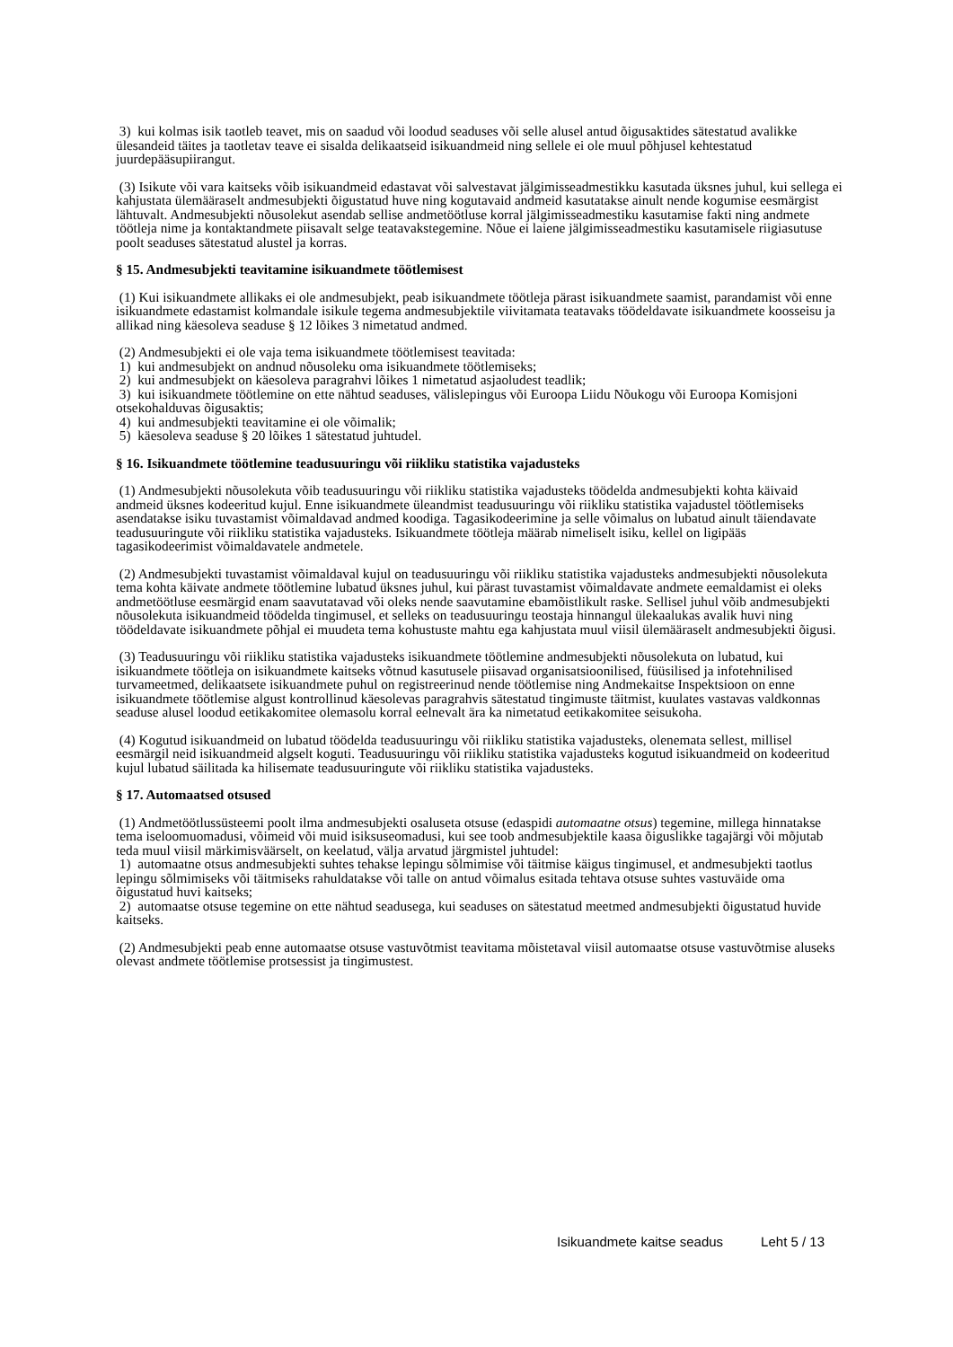3) kui kolmas isik taotleb teavet, mis on saadud või loodud seaduses või selle alusel antud õigusaktides sätestatud avalikke ülesandeid täites ja taotletav teave ei sisalda delikaatseid isikuandmeid ning sellele ei ole muul põhjusel kehtestatud juurdepääsupiirangut.
(3) Isikute või vara kaitseks võib isikuandmeid edastavat või salvestavat jälgimisseadmestikku kasutada üksnes juhul, kui sellega ei kahjustata ülemääraselt andmesubjekti õigustatud huve ning kogutavaid andmeid kasutatakse ainult nende kogumise eesmärgist lähtuvalt. Andmesubjekti nõusolekut asendab sellise andmetöötluse korral jälgimisseadmestiku kasutamise fakti ning andmete töötleja nime ja kontaktandmete piisavalt selge teatavakstegemine. Nõue ei laiene jälgimisseadmestiku kasutamisele riigiasutuse poolt seaduses sätestatud alustel ja korras.
§ 15. Andmesubjekti teavitamine isikuandmete töötlemisest
(1) Kui isikuandmete allikaks ei ole andmesubjekt, peab isikuandmete töötleja pärast isikuandmete saamist, parandamist või enne isikuandmete edastamist kolmandale isikule tegema andmesubjektile viivitamata teatavaks töödeldavate isikuandmete koosseisu ja allikad ning käesoleva seaduse § 12 lõikes 3 nimetatud andmed.
(2) Andmesubjekti ei ole vaja tema isikuandmete töötlemisest teavitada:
1) kui andmesubjekt on andnud nõusoleku oma isikuandmete töötlemiseks;
2) kui andmesubjekt on käesoleva paragrahvi lõikes 1 nimetatud asjaoludest teadlik;
3) kui isikuandmete töötlemine on ette nähtud seaduses, välislepingus või Euroopa Liidu Nõukogu või Euroopa Komisjoni otsekohalduvas õigusaktis;
4) kui andmesubjekti teavitamine ei ole võimalik;
5) käesoleva seaduse § 20 lõikes 1 sätestatud juhtudel.
§ 16. Isikuandmete töötlemine teadusuuringu või riikliku statistika vajadusteks
(1) Andmesubjekti nõusolekuta võib teadusuuringu või riikliku statistika vajadusteks töödelda andmesubjekti kohta käivaid andmeid üksnes kodeeritud kujul. Enne isikuandmete üleandmist teadusuuringu või riikliku statistika vajadustel töötlemiseks asendatakse isiku tuvastamist võimaldavad andmed koodiga. Tagasikodeerimine ja selle võimalus on lubatud ainult täiendavate teadusuuringute või riikliku statistika vajadusteks. Isikuandmete töötleja määrab nimeliselt isiku, kellel on ligipääs tagasikodeerimist võimaldavatele andmetele.
(2) Andmesubjekti tuvastamist võimaldaval kujul on teadusuuringu või riikliku statistika vajadusteks andmesubjekti nõusolekuta tema kohta käivate andmete töötlemine lubatud üksnes juhul, kui pärast tuvastamist võimaldavate andmete eemaldamist ei oleks andmetöötluse eesmärgid enam saavutatavad või oleks nende saavutamine ebamõistlikult raske. Sellisel juhul võib andmesubjekti nõusolekuta isikuandmeid töödelda tingimusel, et selleks on teadusuuringu teostaja hinnangul ülekaalukas avalik huvi ning töödeldavate isikuandmete põhjal ei muudeta tema kohustuste mahtu ega kahjustata muul viisil ülemääraselt andmesubjekti õigusi.
(3) Teadusuuringu või riikliku statistika vajadusteks isikuandmete töötlemine andmesubjekti nõusolekuta on lubatud, kui isikuandmete töötleja on isikuandmete kaitseks võtnud kasutusele piisavad organisatsioonilised, füüsilised ja infotehnilised turvameetmed, delikaatsete isikuandmete puhul on registreerinud nende töötlemise ning Andmekaitse Inspektsioon on enne isikuandmete töötlemise algust kontrollinud käesolevas paragrahvis sätestatud tingimuste täitmist, kuulates vastavas valdkonnas seaduse alusel loodud eetikakomitee olemasolu korral eelnevalt ära ka nimetatud eetikakomitee seisukoha.
(4) Kogutud isikuandmeid on lubatud töödelda teadusuuringu või riikliku statistika vajadusteks, olenemata sellest, millisel eesmärgil neid isikuandmeid algselt koguti. Teadusuuringu või riikliku statistika vajadusteks kogutud isikuandmeid on kodeeritud kujul lubatud säilitada ka hilisemate teadusuuringute või riikliku statistika vajadusteks.
§ 17. Automaatsed otsused
(1) Andmetöötlussüsteemi poolt ilma andmesubjekti osaluseta otsuse (edaspidi automaatne otsus) tegemine, millega hinnatakse tema iseloomuomadusi, võimeid või muid isiksuseomadusi, kui see toob andmesubjektile kaasa õiguslikke tagajärgi või mõjutab teda muul viisil märkimisväärselt, on keelatud, välja arvatud järgmistel juhtudel:
1) automaatne otsus andmesubjekti suhtes tehakse lepingu sõlmimise või täitmise käigus tingimusel, et andmesubjekti taotlus lepingu sõlmimiseks või täitmiseks rahuldatakse või talle on antud võimalus esitada tehtava otsuse suhtes vastuväide oma õigustatud huvi kaitseks;
2) automaatse otsuse tegemine on ette nähtud seadusega, kui seaduses on sätestatud meetmed andmesubjekti õigustatud huvide kaitseks.
(2) Andmesubjekti peab enne automaatse otsuse vastuvõtmist teavitama mõistetaval viisil automaatse otsuse vastuvõtmise aluseks olevast andmete töötlemise protsessist ja tingimustest.
Isikuandmete kaitse seadus Leht 5 / 13